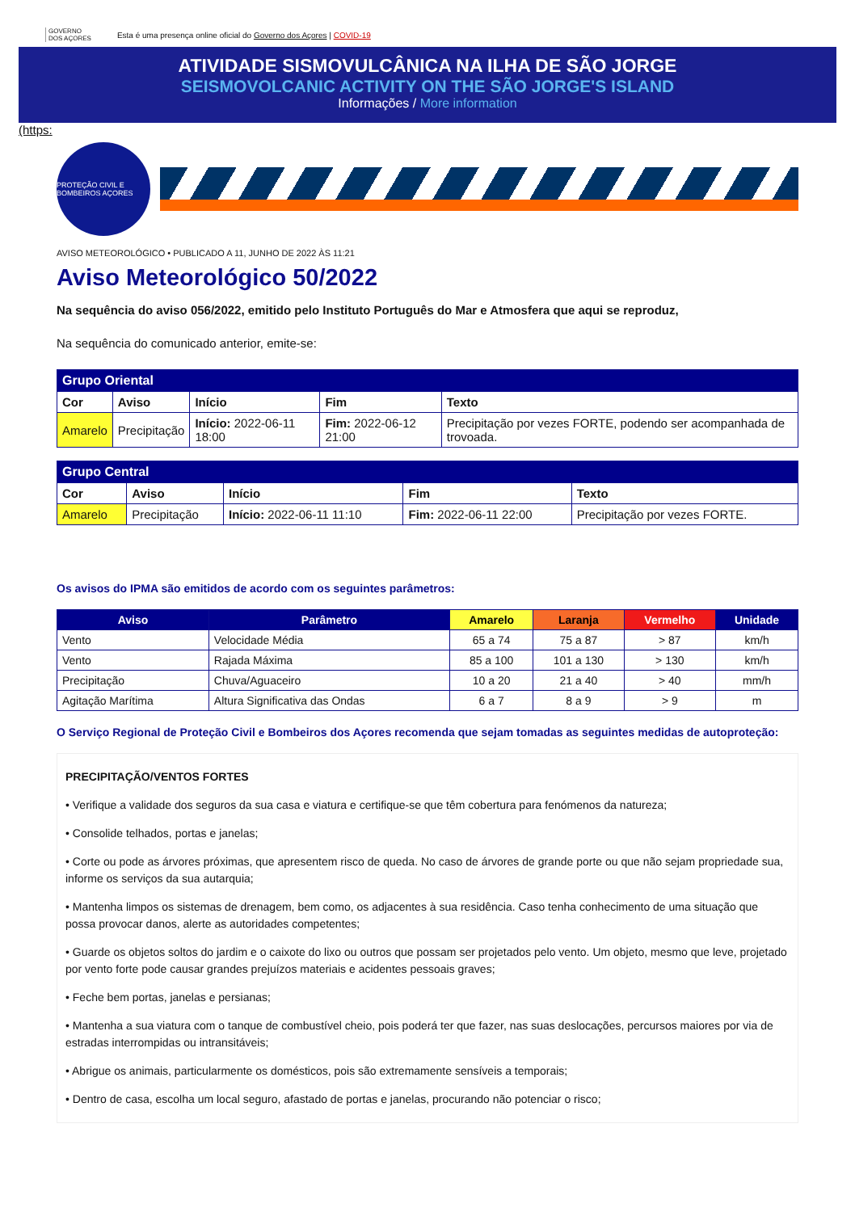GOVERNO
DOS AÇORES Esta é uma presença online oficial do Governo dos Açores | COVID-19
ATIVIDADE SISMOVULCÂNICA NA ILHA DE SÃO JORGE
SEISMOVOLCANIC ACTIVITY ON THE SÃO JORGE'S ISLAND
Informações / More information
(https:
PROTEÇÃO CIVIL E BOMBEIROS AÇORES
AVISO METEOROLÓGICO • PUBLICADO A 11, JUNHO DE 2022 ÀS 11:21
Aviso Meteorológico 50/2022
Na sequência do aviso 056/2022, emitido pelo Instituto Português do Mar e Atmosfera que aqui se reproduz,
Na sequência do comunicado anterior, emite-se:
| Grupo Oriental | | | | |
| --- | --- | --- | --- | --- |
| Cor | Aviso | Início | Fim | Texto |
| Amarelo | Precipitação | Início: 2022-06-11 18:00 | Fim: 2022-06-12 21:00 | Precipitação por vezes FORTE, podendo ser acompanhada de trovoada. |
| Grupo Central | | | | |
| --- | --- | --- | --- | --- |
| Cor | Aviso | Início | Fim | Texto |
| Amarelo | Precipitação | Início: 2022-06-11 11:10 | Fim: 2022-06-11 22:00 | Precipitação por vezes FORTE. |
Os avisos do IPMA são emitidos de acordo com os seguintes parâmetros:
| Aviso | Parâmetro | Amarelo | Laranja | Vermelho | Unidade |
| --- | --- | --- | --- | --- | --- |
| Vento | Velocidade Média | 65 a 74 | 75 a 87 | > 87 | km/h |
| Vento | Rajada Máxima | 85 a 100 | 101 a 130 | > 130 | km/h |
| Precipitação | Chuva/Aguaceiro | 10 a 20 | 21 a 40 | > 40 | mm/h |
| Agitação Marítima | Altura Significativa das Ondas | 6 a 7 | 8 a 9 | > 9 | m |
O Serviço Regional de Proteção Civil e Bombeiros dos Açores recomenda que sejam tomadas as seguintes medidas de autoproteção:
PRECIPITAÇÃO/VENTOS FORTES
• Verifique a validade dos seguros da sua casa e viatura e certifique-se que têm cobertura para fenómenos da natureza;
• Consolide telhados, portas e janelas;
• Corte ou pode as árvores próximas, que apresentem risco de queda. No caso de árvores de grande porte ou que não sejam propriedade sua, informe os serviços da sua autarquia;
• Mantenha limpos os sistemas de drenagem, bem como, os adjacentes à sua residência. Caso tenha conhecimento de uma situação que possa provocar danos, alerte as autoridades competentes;
• Guarde os objetos soltos do jardim e o caixote do lixo ou outros que possam ser projetados pelo vento. Um objeto, mesmo que leve, projetado por vento forte pode causar grandes prejuízos materiais e acidentes pessoais graves;
• Feche bem portas, janelas e persianas;
• Mantenha a sua viatura com o tanque de combustível cheio, pois poderá ter que fazer, nas suas deslocações, percursos maiores por via de estradas interrompidas ou intransitáveis;
• Abrigue os animais, particularmente os domésticos, pois são extremamente sensíveis a temporais;
• Dentro de casa, escolha um local seguro, afastado de portas e janelas, procurando não potenciar o risco;